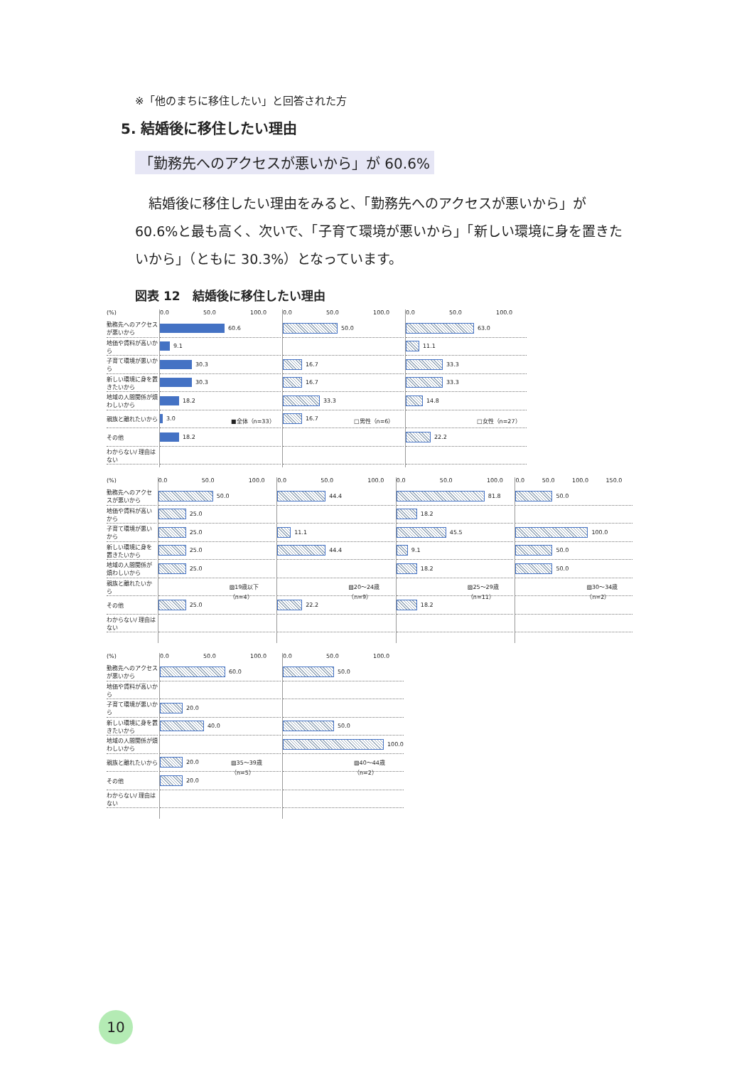※「他のまちに移住したい」と回答された方
5. 結婚後に移住したい理由
「勤務先へのアクセスが悪いから」が 60.6%
　結婚後に移住したい理由をみると、「勤務先へのアクセスが悪いから」が 60.6%と最も高く、次いで、「子育て環境が悪いから」「新しい環境に身を置きたいから」（ともに 30.3%）となっています。
図表 12　結婚後に移住したい理由
(%)
勤務先へのアクセスが悪いから
地価や賃料が高いから
子育て環境が悪いから
新しい環境に身を置きたいから
地域の人間関係が煩わしいから
親族と離れたいから
その他
わからない/ 理由はない
0.0 50.0 100.0
60.6
9.1
30.3
30.3
18.2
3.0
18.2
■全体（n=33）
0.0 50.0 100.0
50.0
16.7
16.7
33.3
16.7
□男性（n=6）
0.0 50.0 100.0
63.0
11.1
33.3
33.3
14.8
22.2
□女性（n=27）
(%)
勤務先へのアクセスが悪いから
地価や賃料が高いから
子育て環境が悪いから
新しい環境に身を置きたいから
地域の人間関係が煩わしいから
親族と離れたいから
その他
わからない/ 理由はない
0.0 50.0 100.0
50.0
25.0
25.0
25.0
25.0
25.0
▨19歳以下（n=4）
0.0 50.0 100.0
44.4
11.1
44.4
22.2
▨20～24歳（n=9）
0.0 50.0 100.0
81.8
18.2
45.5
9.1
18.2
18.2
▨25～29歳（n=11）
0.0 50.0 100.0 150.0
50.0
100.0
50.0
50.0
▨30～34歳（n=2）
(%)
勤務先へのアクセスが悪いから
地価や賃料が高いから
子育て環境が悪いから
新しい環境に身を置きたいから
地域の人間関係が煩わしいから
親族と離れたいから
その他
わからない/ 理由はない
0.0 50.0 100.0
60.0
20.0
40.0
20.0
20.0
▨35～39歳（n=5）
0.0 50.0 100.0
50.0
50.0
100.0
▨40～44歳（n=2）
10